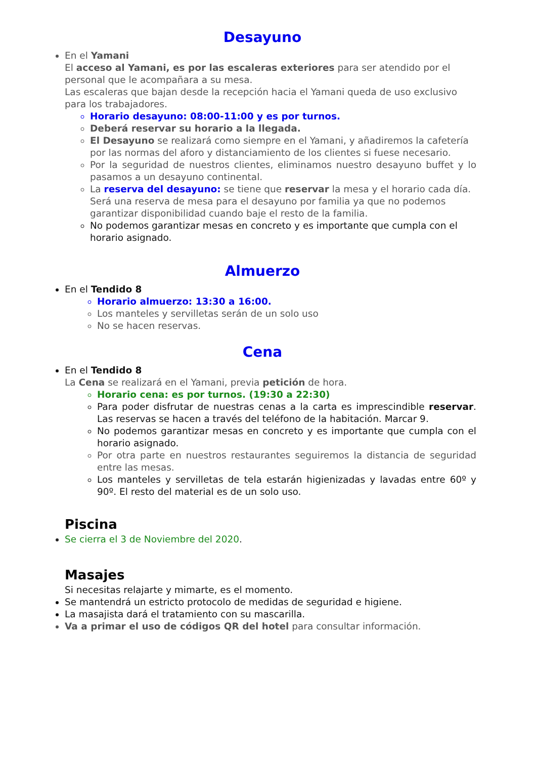Desayuno
En el Yamani
El acceso al Yamani, es por las escaleras exteriores para ser atendido por el personal que le acompañara a su mesa.
Las escaleras que bajan desde la recepción hacia el Yamani queda de uso exclusivo para los trabajadores.
Horario desayuno: 08:00-11:00 y es por turnos.
Deberá reservar su horario a la llegada.
El Desayuno se realizará como siempre en el Yamani, y añadiremos la cafetería por las normas del aforo y distanciamiento de los clientes si fuese necesario.
Por la seguridad de nuestros clientes, eliminamos nuestro desayuno buffet y lo pasamos a un desayuno continental.
La reserva del desayuno: se tiene que reservar la mesa y el horario cada día. Será una reserva de mesa para el desayuno por familia ya que no podemos garantizar disponibilidad cuando baje el resto de la familia.
No podemos garantizar mesas en concreto y es importante que cumpla con el horario asignado.
Almuerzo
En el Tendido 8
Horario almuerzo: 13:30 a 16:00.
Los manteles y servilletas serán de un solo uso
No se hacen reservas.
Cena
En el Tendido 8
La Cena se realizará en el Yamani, previa petición de hora.
Horario cena: es por turnos. (19:30 a 22:30)
Para poder disfrutar de nuestras cenas a la carta es imprescindible reservar. Las reservas se hacen a través del teléfono de la habitación. Marcar 9.
No podemos garantizar mesas en concreto y es importante que cumpla con el horario asignado.
Por otra parte en nuestros restaurantes seguiremos la distancia de seguridad entre las mesas.
Los manteles y servilletas de tela estarán higienizadas y lavadas entre 60º y 90º. El resto del material es de un solo uso.
Piscina
Se cierra el 3 de Noviembre del 2020.
Masajes
Si necesitas relajarte y mimarte, es el momento.
Se mantendrá un estricto protocolo de medidas de seguridad e higiene.
La masajista dará el tratamiento con su mascarilla.
Va a primar el uso de códigos QR del hotel para consultar información.